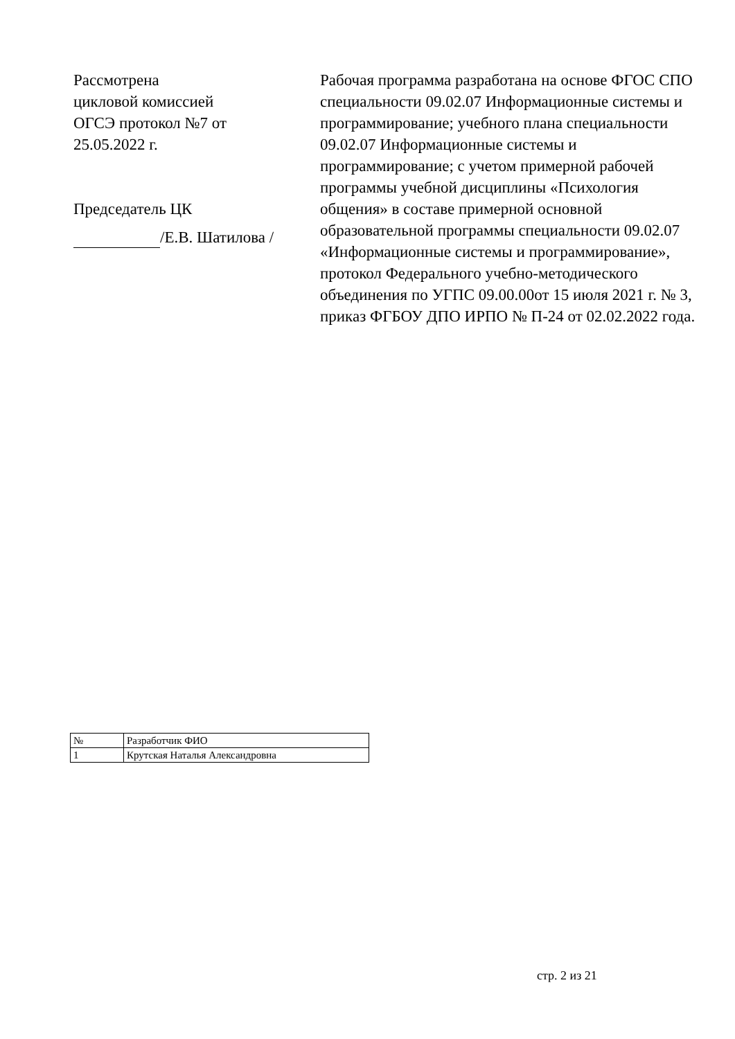Рассмотрена
цикловой комиссией
ОГСЭ протокол №7 от
25.05.2022 г.
Председатель ЦК
/Е.В. Шатилова /
Рабочая программа разработана на основе ФГОС СПО специальности 09.02.07 Информационные системы и программирование; учебного плана специальности 09.02.07 Информационные системы и программирование; с учетом примерной рабочей программы учебной дисциплины «Психология общения» в составе примерной основной образовательной программы специальности 09.02.07 «Информационные системы и программирование», протокол Федерального учебно-методического объединения по УГПС 09.00.00от 15 июля 2021 г. № 3, приказ ФГБОУ ДПО ИРПО № П-24 от 02.02.2022 года.
| № | Разработчик ФИО |
| 1 | Крутская Наталья Александровна |
стр. 2 из 21